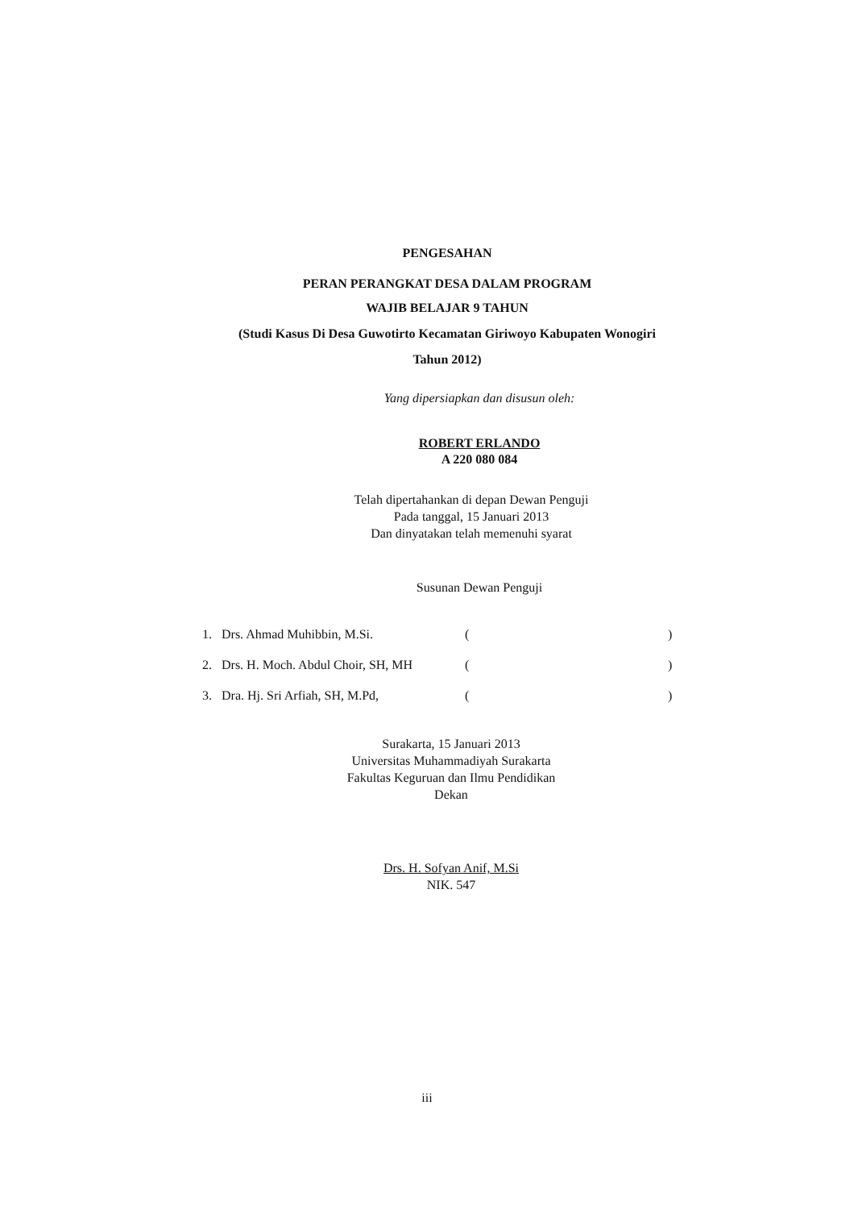PENGESAHAN
PERAN PERANGKAT DESA DALAM PROGRAM
WAJIB BELAJAR 9 TAHUN
(Studi Kasus Di Desa Guwotirto Kecamatan Giriwoyo Kabupaten Wonogiri
Tahun 2012)
Yang dipersiapkan dan disusun oleh:
ROBERT ERLANDO
A 220 080 084
Telah dipertahankan di depan Dewan Penguji
Pada tanggal, 15 Januari 2013
Dan dinyatakan telah memenuhi syarat
Susunan Dewan Penguji
| 1. | Drs. Ahmad Muhibbin, M.Si. | ( | ) |
| 2. | Drs. H. Moch. Abdul Choir, SH, MH | ( | ) |
| 3. | Dra. Hj. Sri Arfiah, SH, M.Pd, | ( | ) |
Surakarta, 15 Januari 2013
Universitas Muhammadiyah Surakarta
Fakultas Keguruan dan Ilmu Pendidikan
Dekan
Drs. H. Sofyan Anif, M.Si
NIK. 547
iii